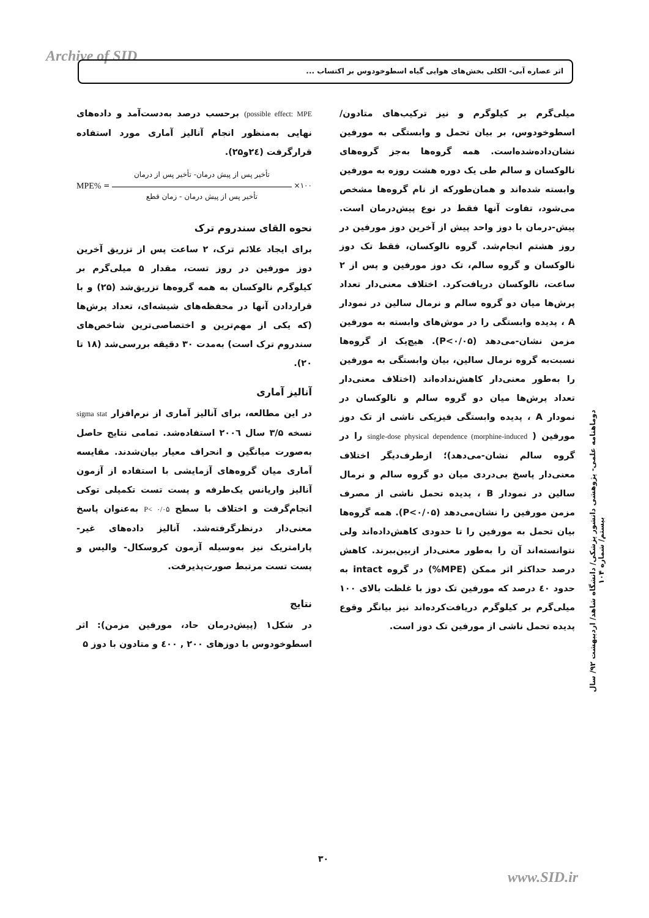Archive of SID اثر عصاره آبی- الکلی بخش‌های هوایی گیاه اسطوخودوس بر اکتساب ...
possible effect: MPE) برحسب درصد به‌دست‌آمد و داده‌های نهایی به‌منظور انجام آنالیز آماری مورد استفاده قرارگرفت (۲٤و۲۵).
MPE% =
تأخیر پس از پیش درمان- تأخیر پس از درمان
تأخیر پس از پیش درمان - زمان قطع
×۱۰۰
نحوه القای سندروم ترک
برای ایجاد علائم ترک، ۲ ساعت پس از تزریق آخرین دوز مورفین در روز تست، مقدار ۵ میلی‌گرم بر کیلوگرم نالوکسان به همه گروه‌ها تزریق‌شد (۲۵) و با قراردادن آنها در محفظه‌های شیشه‌ای، تعداد پرش‌ها (که یکی از مهم‌ترین و اختصاصی‌ترین شاخص‌های سندروم ترک است) به‌مدت ۳۰ دقیقه بررسی‌شد (۱۸ تا ۲۰).
آنالیز آماری
در این مطالعه، برای آنالیز آماری از نرم‌افزار sigma stat نسخه ۳/۵ سال ۲۰۰٦ استفاده‌شد. تمامی نتایج حاصل به‌صورت میانگین و انحراف معیار بیان‌شدند. مقایسه آماری میان گروه‌های آزمایشی با استفاده از آزمون آنالیز واریانس یک‌طرفه و پست تست تکمیلی توکی انجام‌گرفت و اختلاف با سطح P< ۰/۰۵ به‌عنوان پاسخ معنی‌دار درنظرگرفته‌شد. آنالیز داده‌های غیر-پارامتریک نیز به‌وسیله آزمون کروسکال- والیس و پست تست مرتبط صورت‌پذیرفت.
نتایج
در شکل۱ (پیش‌درمان حاد، مورفین مزمن): اثر اسطوخودوس با دوزهای ۲۰۰ , ٤۰۰ و متادون با دوز ۵
میلی‌گرم بر کیلوگرم و نیز ترکیب‌های متادون/ اسطوخودوس، بر بیان تحمل و وابستگی به مورفین نشان‌داده‌شده‌است. همه گروه‌ها به‌جز گروه‌های نالوکسان و سالم طی یک دوره هشت روزه به مورفین وابسته شده‌اند و همان‌طورکه از نام گروه‌ها مشخص می‌شود، تفاوت آنها فقط در نوع پیش‌درمان است. پیش-درمان با دوز واحد پیش از آخرین دوز مورفین در روز هشتم انجام‌شد. گروه نالوکسان، فقط تک دوز نالوکسان و گروه سالم، تک دوز مورفین و پس از ۲ ساعت، نالوکسان دریافت‌کرد. اختلاف معنی‌دار تعداد پرش‌ها میان دو گروه سالم و نرمال سالین در نمودار A ، پدیده وابستگی را در موش‌های وابسته به مورفین مزمن نشان-می‌دهد (P<۰/۰۵). هیچ‌یک از گروه‌ها نسبت‌به گروه نرمال سالین، بیان وابستگی به مورفین را به‌طور معنی‌دار کاهش‌نداده‌اند (اختلاف معنی‌دار تعداد پرش‌ها میان دو گروه سالم و نالوکسان در نمودار A ، پدیده وابستگی فیزیکی ناشی از تک دوز مورفین ( morphine-induced) single-dose physical dependence را در گروه سالم نشان-می‌دهد)؛ ازطرف‌دیگر اختلاف معنی‌دار پاسخ بی‌دردی میان دو گروه سالم و نرمال سالین در نمودار B ، پدیده تحمل ناشی از مصرف مزمن مورفین را نشان‌می‌دهد (P<۰/۰۵). همه گروه‌ها بیان تحمل به مورفین را تا حدودی کاهش‌داده‌اند ولی نتوانسته‌اند آن را به‌طور معنی‌دار ازبین‌ببرند. کاهش درصد حداکثر اثر ممکن (MPE%) در گروه intact به حدود ٤۰ درصد که مورفین تک دوز با غلظت بالای ۱۰۰ میلی‌گرم بر کیلوگرم دریافت‌کرده‌اند نیز بیانگر وقوع پدیده تحمل ناشی از مورفین تک دوز است.
دوماهنامه علمی- پژوهشی دانشور پزشکی/ دانشگاه شاهد/ اردیبهشت ۹۲/ سال بیستم/ شماره ۱۰۴
۳۰
www.SID.ir